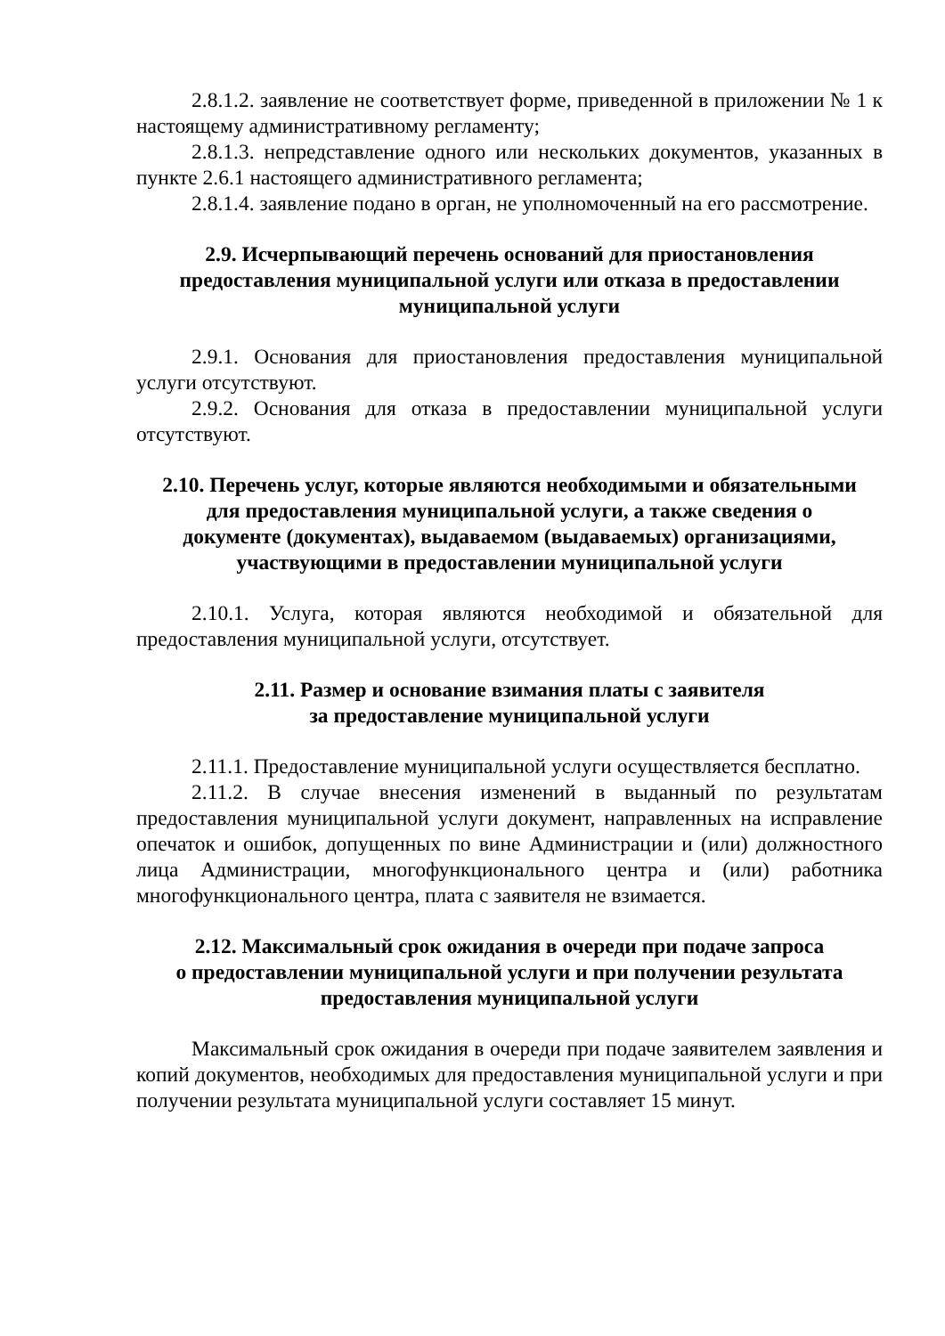2.8.1.2. заявление не соответствует форме, приведенной в приложении № 1 к настоящему административному регламенту;
2.8.1.3. непредставление одного или нескольких документов, указанных в пункте 2.6.1 настоящего административного регламента;
2.8.1.4. заявление подано в орган, не уполномоченный на его рассмотрение.
2.9. Исчерпывающий перечень оснований для приостановления
предоставления муниципальной услуги или отказа в предоставлении
муниципальной услуги
2.9.1. Основания для приостановления предоставления муниципальной услуги отсутствуют.
2.9.2. Основания для отказа в предоставлении муниципальной услуги отсутствуют.
2.10. Перечень услуг, которые являются необходимыми и обязательными
для предоставления муниципальной услуги, а также сведения о
документе (документах), выдаваемом (выдаваемых) организациями,
участвующими в предоставлении муниципальной услуги
2.10.1. Услуга, которая являются необходимой и обязательной для предоставления муниципальной услуги, отсутствует.
2.11. Размер и основание взимания платы с заявителя
за предоставление муниципальной услуги
2.11.1. Предоставление муниципальной услуги осуществляется бесплатно.
2.11.2. В случае внесения изменений в выданный по результатам предоставления муниципальной услуги документ, направленных на исправление опечаток и ошибок, допущенных по вине Администрации и (или) должностного лица Администрации, многофункционального центра и (или) работника многофункционального центра, плата с заявителя не взимается.
2.12. Максимальный срок ожидания в очереди при подаче запроса
о предоставлении муниципальной услуги и при получении результата
предоставления муниципальной услуги
Максимальный срок ожидания в очереди при подаче заявителем заявления и копий документов, необходимых для предоставления муниципальной услуги и при получении результата муниципальной услуги составляет 15 минут.